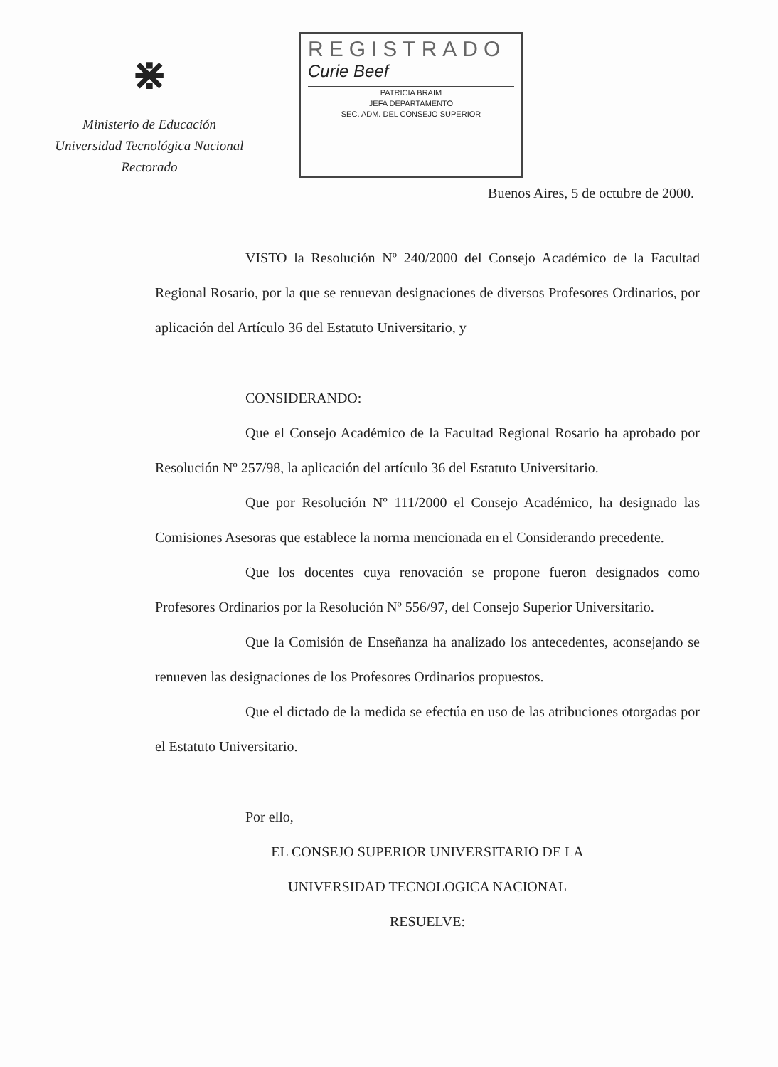⋇
Ministerio de Educación
Universidad Tecnológica Nacional
Rectorado
REGISTRADO
Curie Beef
PATRICIA BRAIM
JEFA DEPARTAMENTO
SEC. ADM. DEL CONSEJO SUPERIOR
Buenos Aires, 5 de octubre de 2000.
VISTO la Resolución Nº 240/2000 del Consejo Académico de la Facultad Regional Rosario, por la que se renuevan designaciones de diversos Profesores Ordinarios, por aplicación del Artículo 36 del Estatuto Universitario, y
CONSIDERANDO:
Que el Consejo Académico de la Facultad Regional Rosario ha aprobado por Resolución Nº 257/98, la aplicación del artículo 36 del Estatuto Universitario.
Que por Resolución Nº 111/2000 el Consejo Académico, ha designado las Comisiones Asesoras que establece la norma mencionada en el Considerando precedente.
Que los docentes cuya renovación se propone fueron designados como Profesores Ordinarios por la Resolución Nº 556/97, del Consejo Superior Universitario.
Que la Comisión de Enseñanza ha analizado los antecedentes, aconsejando se renueven las designaciones de los Profesores Ordinarios propuestos.
Que el dictado de la medida se efectúa en uso de las atribuciones otorgadas por el Estatuto Universitario.
Por ello,
EL CONSEJO SUPERIOR UNIVERSITARIO DE LA
UNIVERSIDAD TECNOLOGICA NACIONAL
RESUELVE: